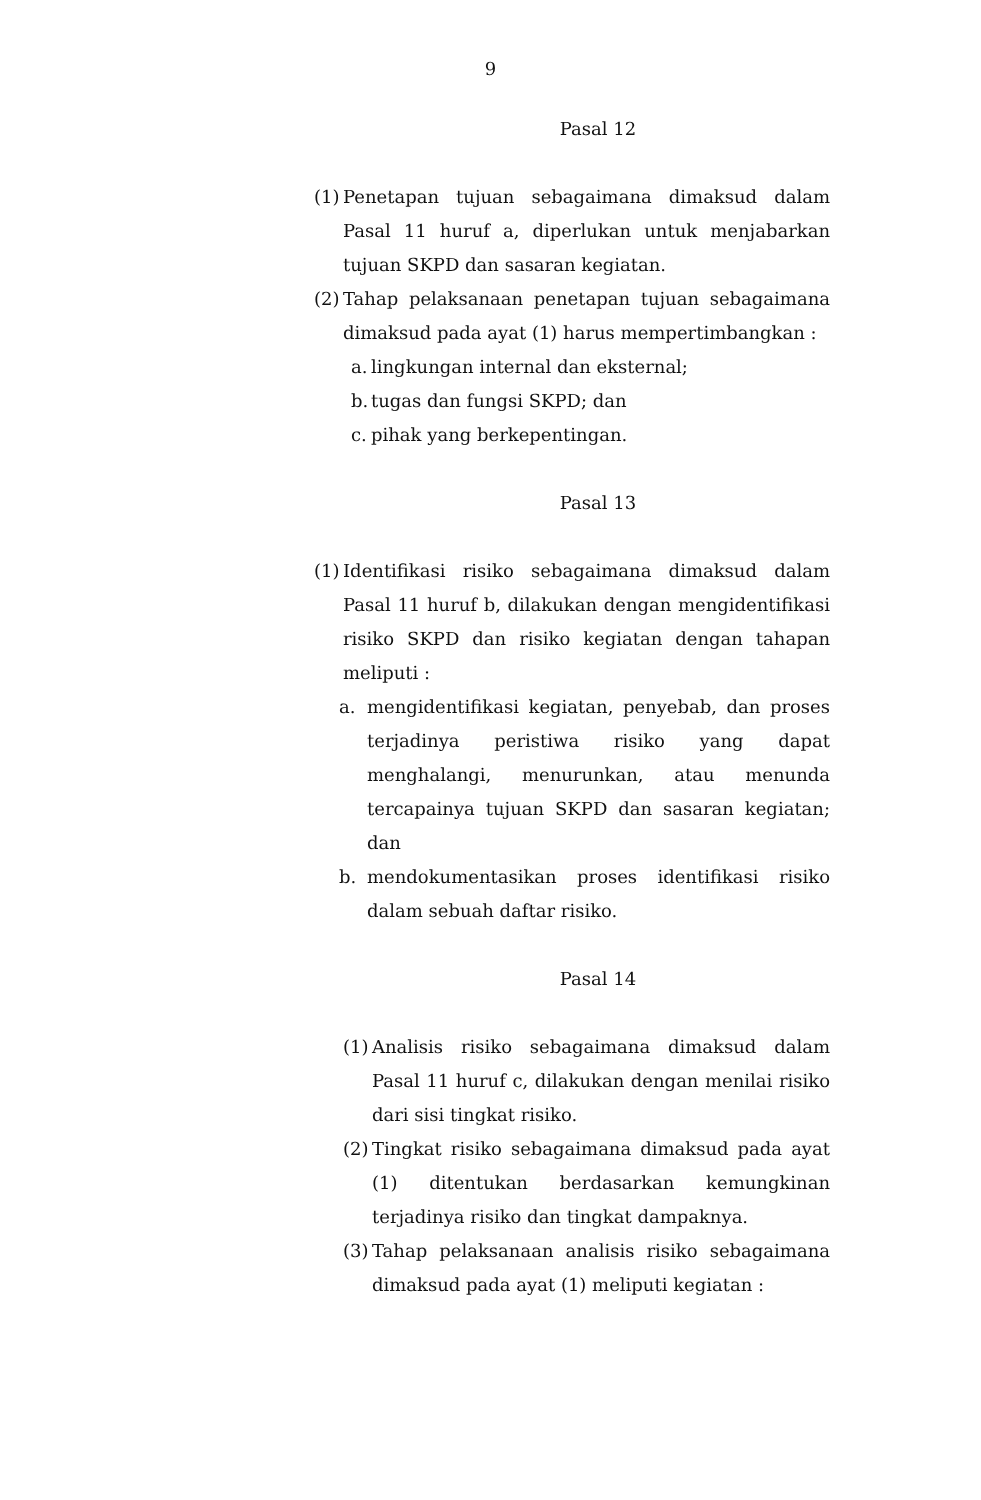9
Pasal 12
(1)
Penetapan tujuan sebagaimana dimaksud dalam Pasal 11 huruf a, diperlukan untuk menjabarkan tujuan SKPD dan sasaran kegiatan.
(2)
Tahap pelaksanaan penetapan tujuan sebagaimana dimaksud pada ayat (1) harus mempertimbangkan :
a. lingkungan internal dan eksternal;
b. tugas dan fungsi SKPD; dan
c. pihak yang berkepentingan.
Pasal 13
(1)
Identifikasi risiko sebagaimana dimaksud dalam Pasal 11 huruf b, dilakukan dengan mengidentifikasi risiko SKPD dan risiko kegiatan dengan tahapan meliputi :
a. mengidentifikasi kegiatan, penyebab, dan proses terjadinya peristiwa risiko yang dapat menghalangi, menurunkan, atau menunda tercapainya tujuan SKPD dan sasaran kegiatan; dan
b. mendokumentasikan proses identifikasi risiko dalam sebuah daftar risiko.
Pasal 14
(1)
Analisis risiko sebagaimana dimaksud dalam Pasal 11 huruf c, dilakukan dengan menilai risiko dari sisi tingkat risiko.
(2)
Tingkat risiko sebagaimana dimaksud pada ayat (1) ditentukan berdasarkan kemungkinan terjadinya risiko dan tingkat dampaknya.
(3)
Tahap pelaksanaan analisis risiko sebagaimana dimaksud pada ayat (1) meliputi kegiatan :